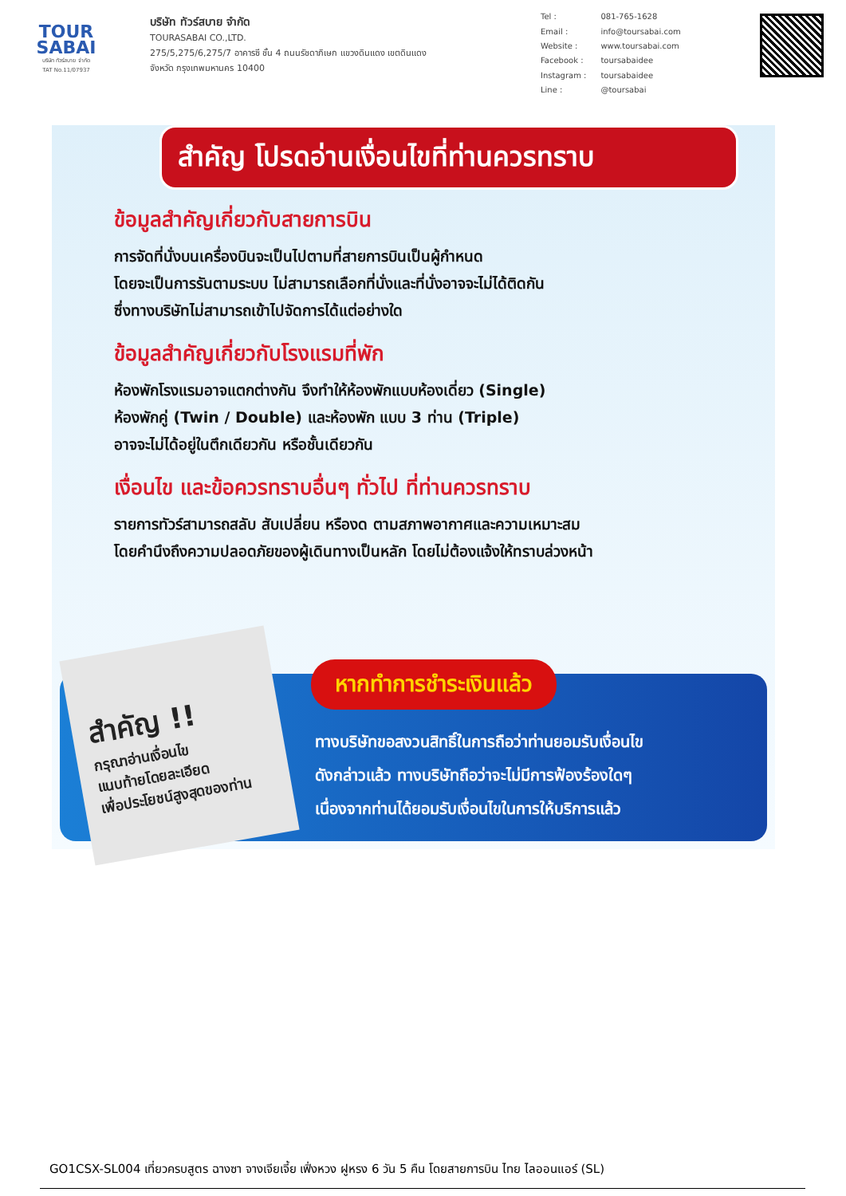TOUR
SABAI
บริษัท ทัวร์สบาย จำกัด
TAT No.11/07937
บริษัท ทัวร์สบาย จำกัด
TOURASABAI CO.,LTD.
275/5,275/6,275/7 อาคารซี ชั้น 4 ถนนรัชดาภิเษก แขวงดินแดง เขตดินแดง
จังหวัด กรุงเทพมหานคร 10400
| Tel : | 081-765-1628 |
| Email : | info@toursabai.com |
| Website : | www.toursabai.com |
| Facebook : | toursabaidee |
| Instagram : | toursabaidee |
| Line : | @toursabai |
สำคัญ โปรดอ่านเงื่อนไขที่ท่านควรทราบ
ข้อมูลสำคัญเกี่ยวกับสายการบิน
การจัดที่นั่งบนเครื่องบินจะเป็นไปตามที่สายการบินเป็นผู้กำหนด
โดยจะเป็นการรันตามระบบ ไม่สามารถเลือกที่นั่งและที่นั่งอาจจะไม่ได้ติดกัน
ซึ่งทางบริษัทไม่สามารถเข้าไปจัดการได้แต่อย่างใด
ข้อมูลสำคัญเกี่ยวกับโรงแรมที่พัก
ห้องพักโรงแรมอาจแตกต่างกัน จึงทำให้ห้องพักแบบห้องเดี่ยว (Single)
ห้องพักคู่ (Twin / Double) และห้องพัก แบบ 3 ท่าน (Triple)
อาจจะไม่ได้อยู่ในตึกเดียวกัน หรือชั้นเดียวกัน
เงื่อนไข และข้อควรทราบอื่นๆ ทั่วไป ที่ท่านควรทราบ
รายการทัวร์สามารถสลับ สับเปลี่ยน หรืองด ตามสภาพอากาศและความเหมาะสม
โดยคำนึงถึงความปลอดภัยของผู้เดินทางเป็นหลัก โดยไม่ต้องแจ้งให้ทราบล่วงหน้า
สำคัญ !!
กรุณาอ่านเงื่อนไข
แนบท้ายโดยละเอียด
เพื่อประโยชน์สูงสุดของท่าน
หากทำการชำระเงินแล้ว
ทางบริษัทขอสงวนสิทธิ์ในการถือว่าท่านยอมรับเงื่อนไข
ดังกล่าวแล้ว ทางบริษัทถือว่าจะไม่มีการฟ้องร้องใดๆ
เนื่องจากท่านได้ยอมรับเงื่อนไขในการให้บริการแล้ว
GO1CSX-SL004 เที่ยวครบสูตร ฉางซา จางเจียเจี้ย เฟิ่งหวง ฝูหรง 6 วัน 5 คืน โดยสายการบิน ไทย ไลออนแอร์ (SL)